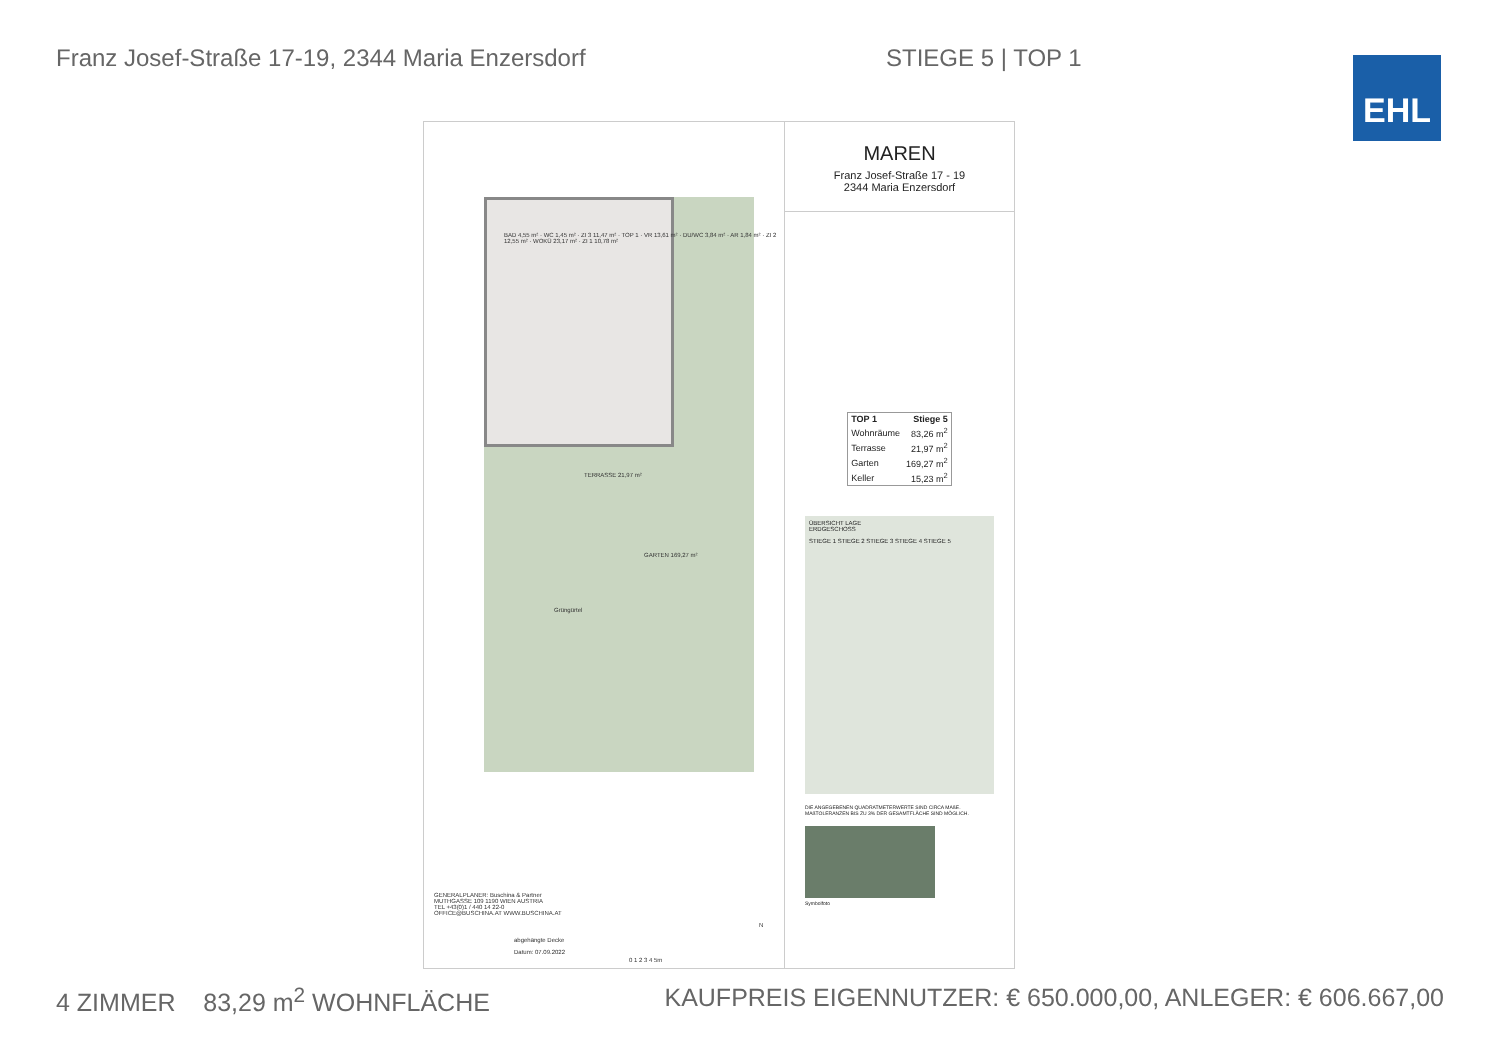Franz Josef-Straße 17-19, 2344 Maria Enzersdorf STIEGE 5 | TOP 1
EHL
BAD 4,55 m² · WC 1,45 m² · ZI 3 11,47 m² · TOP 1 · VR 13,61 m² · DU/WC 3,84 m² · AR 1,84 m² · ZI 2 12,55 m² · WOKÜ 23,17 m² · ZI 1 10,78 m²
TERRASSE 21,97 m²
GARTEN 169,27 m²
Grüngürtel
GENERALPLANER: Buschina & Partner
MUTHGASSE 109 1190 WIEN AUSTRIA
TEL +43(0)1 / 440 14 22-0
OFFICE@BUSCHINA.AT WWW.BUSCHINA.AT
abgehängte Decke
Datum: 07.09.2022
0 1 2 3 4 5m
N
MAREN
Franz Josef-Straße 17 - 19
2344 Maria Enzersdorf
| TOP 1 | Stiege 5 |
| --- | --- |
| Wohnräume | 83,26 m<sup>2</sup> |
| Terrasse | 21,97 m<sup>2</sup> |
| Garten | 169,27 m<sup>2</sup> |
| Keller | 15,23 m<sup>2</sup> |
ÜBERSICHT LAGE
ERDGESCHOSS
STIEGE 1 STIEGE 2 STIEGE 3 STIEGE 4 STIEGE 5
DIE ANGEGEBENEN QUADRATMETERWERTE SIND CIRCA MAßE. MAßTOLERANZEN BIS ZU 3% DER GESAMTFLÄCHE SIND MÖGLICH.
Symbolfoto
4 ZIMMER 83,29 m<sup>2</sup> WOHNFLÄCHE
KAUFPREIS EIGENNUTZER: € 650.000,00, ANLEGER: € 606.667,00